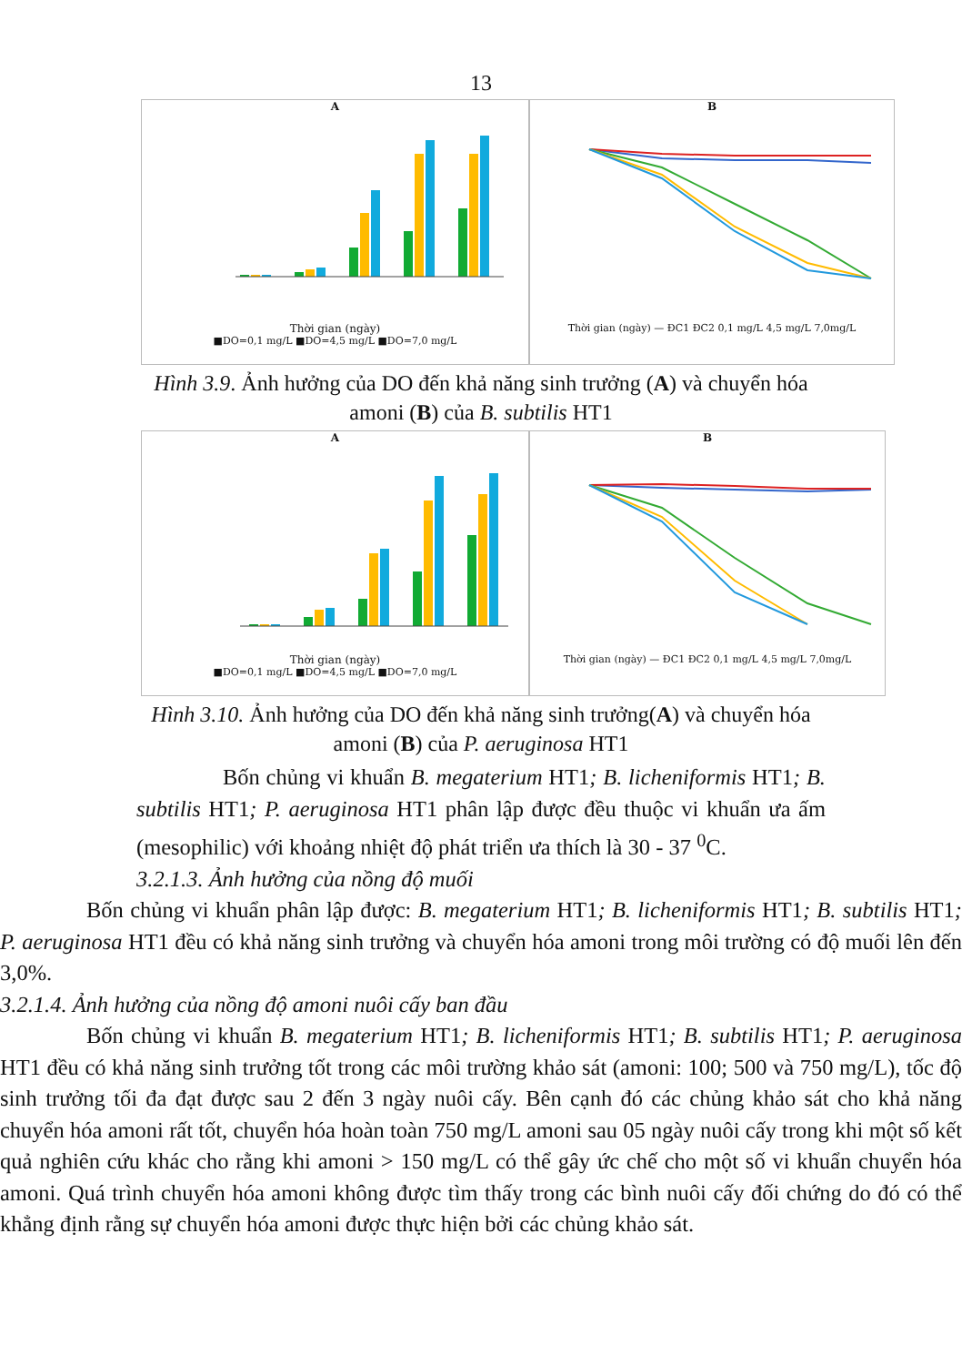13
A
Thời gian (ngày)
■DO=0,1 mg/L ■DO=4,5 mg/L ■DO=7,0 mg/L
B
Thời gian (ngày) — ĐC1 ĐC2 0,1 mg/L 4,5 mg/L 7,0mg/L
Hình 3.9. Ảnh hưởng của DO đến khả năng sinh trưởng (A) và chuyển hóa amoni (B) của B. subtilis HT1
A
Thời gian (ngày)
■DO=0,1 mg/L ■DO=4,5 mg/L ■DO=7,0 mg/L
B
Thời gian (ngày) — ĐC1 ĐC2 0,1 mg/L 4,5 mg/L 7,0mg/L
Hình 3.10. Ảnh hưởng của DO đến khả năng sinh trưởng(A) và chuyển hóa amoni (B) của P. aeruginosa HT1
Bốn chủng vi khuẩn B. megaterium HT1; B. licheniformis HT1; B. subtilis HT1; P. aeruginosa HT1 phân lập được đều thuộc vi khuẩn ưa ấm (mesophilic) với khoảng nhiệt độ phát triển ưa thích là 30 - 37 <sup>0</sup>C.
3.2.1.3. Ảnh hưởng của nồng độ muối
Bốn chủng vi khuẩn phân lập được: B. megaterium HT1; B. licheniformis HT1; B. subtilis HT1; P. aeruginosa HT1 đều có khả năng sinh trưởng và chuyển hóa amoni trong môi trường có độ muối lên đến 3,0%.
3.2.1.4. Ảnh hưởng của nồng độ amoni nuôi cấy ban đầu
Bốn chủng vi khuẩn B. megaterium HT1; B. licheniformis HT1; B. subtilis HT1; P. aeruginosa HT1 đều có khả năng sinh trưởng tốt trong các môi trường khảo sát (amoni: 100; 500 và 750 mg/L), tốc độ sinh trưởng tối đa đạt được sau 2 đến 3 ngày nuôi cấy. Bên cạnh đó các chủng khảo sát cho khả năng chuyển hóa amoni rất tốt, chuyển hóa hoàn toàn 750 mg/L amoni sau 05 ngày nuôi cấy trong khi một số kết quả nghiên cứu khác cho rằng khi amoni > 150 mg/L có thể gây ức chế cho một số vi khuẩn chuyển hóa amoni. Quá trình chuyển hóa amoni không được tìm thấy trong các bình nuôi cấy đối chứng do đó có thể khẳng định rằng sự chuyển hóa amoni được thực hiện bởi các chủng khảo sát.